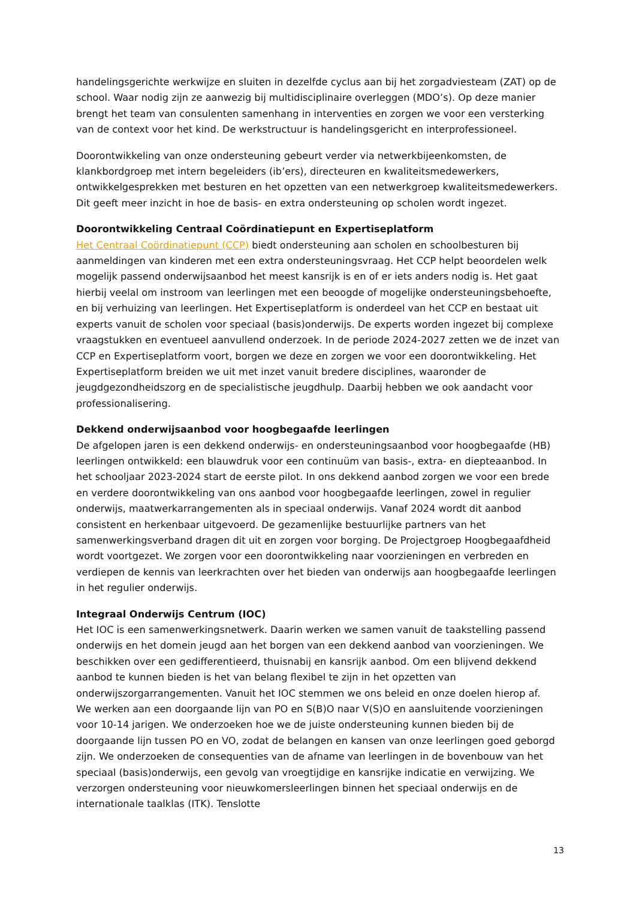handelingsgerichte werkwijze en sluiten in dezelfde cyclus aan bij het zorgadviesteam (ZAT) op de school. Waar nodig zijn ze aanwezig bij multidisciplinaire overleggen (MDO’s). Op deze manier brengt het team van consulenten samenhang in interventies en zorgen we voor een versterking van de context voor het kind. De werkstructuur is handelingsgericht en interprofessioneel.
Doorontwikkeling van onze ondersteuning gebeurt verder via netwerkbijeenkomsten, de klankbordgroep met intern begeleiders (ib’ers), directeuren en kwaliteitsmedewerkers, ontwikkelgesprekken met besturen en het opzetten van een netwerkgroep kwaliteitsmedewerkers. Dit geeft meer inzicht in hoe de basis- en extra ondersteuning op scholen wordt ingezet.
Doorontwikkeling Centraal Coördinatiepunt en Expertiseplatform
Het Centraal Coördinatiepunt (CCP) biedt ondersteuning aan scholen en schoolbesturen bij aanmeldingen van kinderen met een extra ondersteuningsvraag. Het CCP helpt beoordelen welk mogelijk passend onderwijsaanbod het meest kansrijk is en of er iets anders nodig is. Het gaat hierbij veelal om instroom van leerlingen met een beoogde of mogelijke ondersteuningsbehoefte, en bij verhuizing van leerlingen. Het Expertiseplatform is onderdeel van het CCP en bestaat uit experts vanuit de scholen voor speciaal (basis)onderwijs. De experts worden ingezet bij complexe vraagstukken en eventueel aanvullend onderzoek. In de periode 2024-2027 zetten we de inzet van CCP en Expertiseplatform voort, borgen we deze en zorgen we voor een doorontwikkeling. Het Expertiseplatform breiden we uit met inzet vanuit bredere disciplines, waaronder de jeugdgezondheidszorg en de specialistische jeugdhulp. Daarbij hebben we ook aandacht voor professionalisering.
Dekkend onderwijsaanbod voor hoogbegaafde leerlingen
De afgelopen jaren is een dekkend onderwijs- en ondersteuningsaanbod voor hoogbegaafde (HB) leerlingen ontwikkeld: een blauwdruk voor een continuüm van basis-, extra- en diepteaanbod. In het schooljaar 2023-2024 start de eerste pilot. In ons dekkend aanbod zorgen we voor een brede en verdere doorontwikkeling van ons aanbod voor hoogbegaafde leerlingen, zowel in regulier onderwijs, maatwerkarrangementen als in speciaal onderwijs. Vanaf 2024 wordt dit aanbod consistent en herkenbaar uitgevoerd. De gezamenlijke bestuurlijke partners van het samenwerkingsverband dragen dit uit en zorgen voor borging. De Projectgroep Hoogbegaafdheid wordt voortgezet. We zorgen voor een doorontwikkeling naar voorzieningen en verbreden en verdiepen de kennis van leerkrachten over het bieden van onderwijs aan hoogbegaafde leerlingen in het regulier onderwijs.
Integraal Onderwijs Centrum (IOC)
Het IOC is een samenwerkingsnetwerk. Daarin werken we samen vanuit de taakstelling passend onderwijs en het domein jeugd aan het borgen van een dekkend aanbod van voorzieningen. We beschikken over een gedifferentieerd, thuisnabij en kansrijk aanbod. Om een blijvend dekkend aanbod te kunnen bieden is het van belang flexibel te zijn in het opzetten van onderwijszorgarrangementen. Vanuit het IOC stemmen we ons beleid en onze doelen hierop af.
We werken aan een doorgaande lijn van PO en S(B)O naar V(S)O en aansluitende voorzieningen voor 10-14 jarigen. We onderzoeken hoe we de juiste ondersteuning kunnen bieden bij de doorgaande lijn tussen PO en VO, zodat de belangen en kansen van onze leerlingen goed geborgd zijn. We onderzoeken de consequenties van de afname van leerlingen in de bovenbouw van het speciaal (basis)onderwijs, een gevolg van vroegtijdige en kansrijke indicatie en verwijzing. We verzorgen ondersteuning voor nieuwkomersleerlingen binnen het speciaal onderwijs en de internationale taalklas (ITK). Tenslotte
13